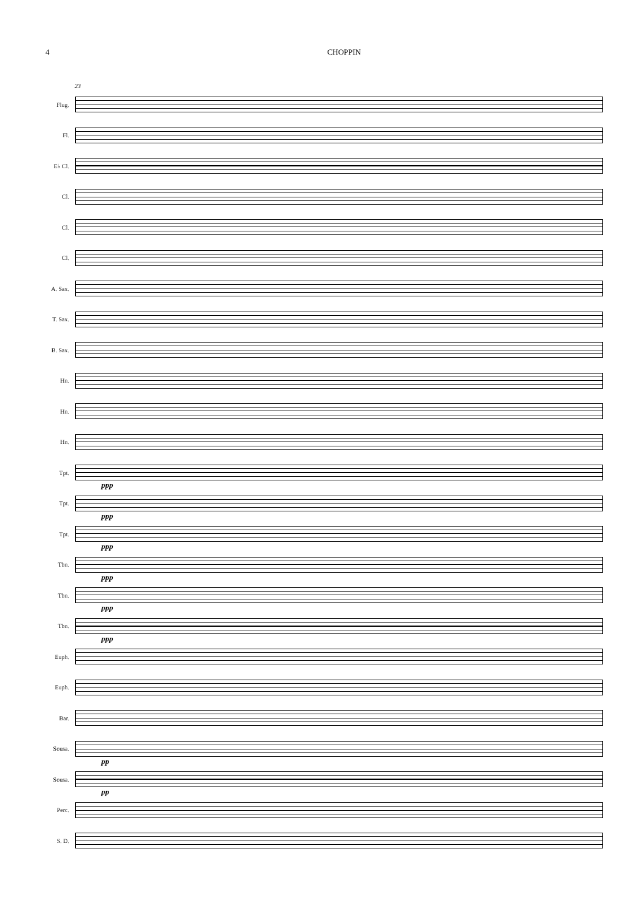4 CHOPPIN
23
Flug.
Fl.
E♭ Cl.
Cl.
Cl.
Cl.
A. Sax.
T. Sax.
B. Sax.
Hn.
Hn.
Hn.
Tpt.
ppp
Tpt.
ppp
Tpt.
ppp
Tbn.
ppp
Tbn.
ppp
Tbn.
ppp
Euph.
Euph.
Bar.
Sousa.
pp
Sousa.
pp
Perc.
S. D.